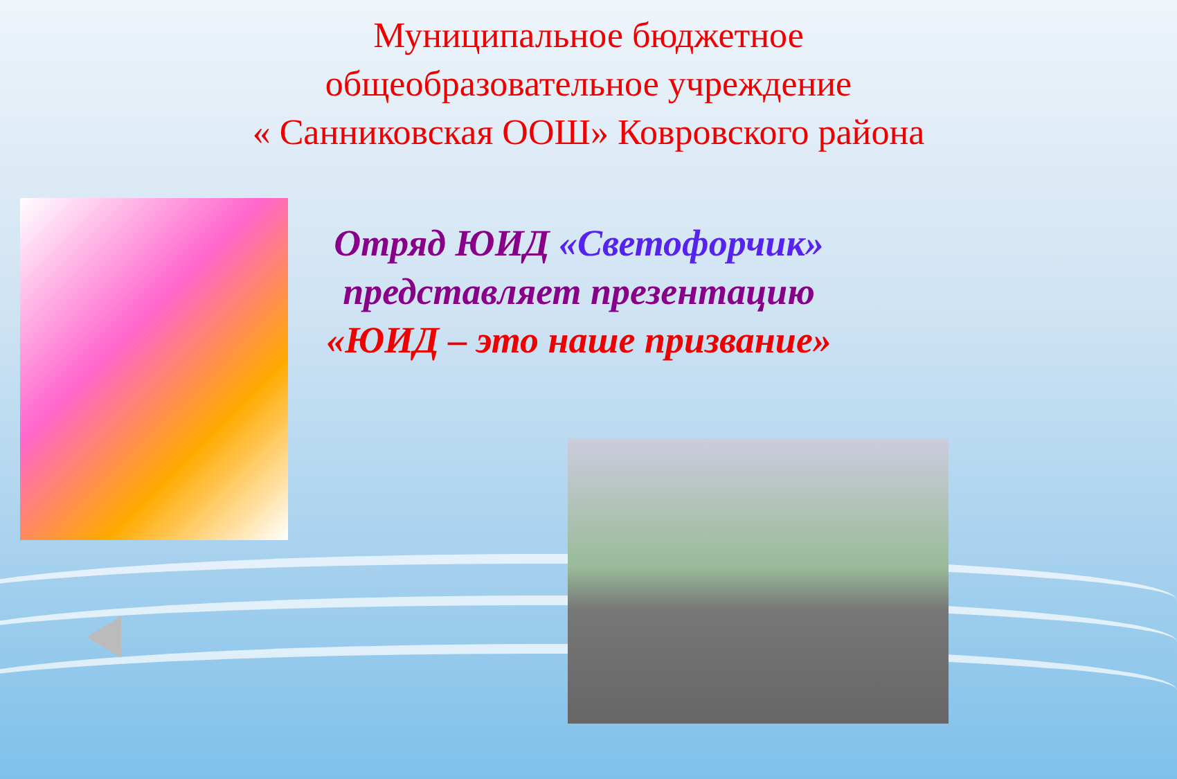Муниципальное бюджетное
общеобразовательное учреждение
« Санниковская ООШ» Ковровского района
Отряд ЮИД «Светофорчик»
представляет презентацию
«ЮИД – это наше призвание»